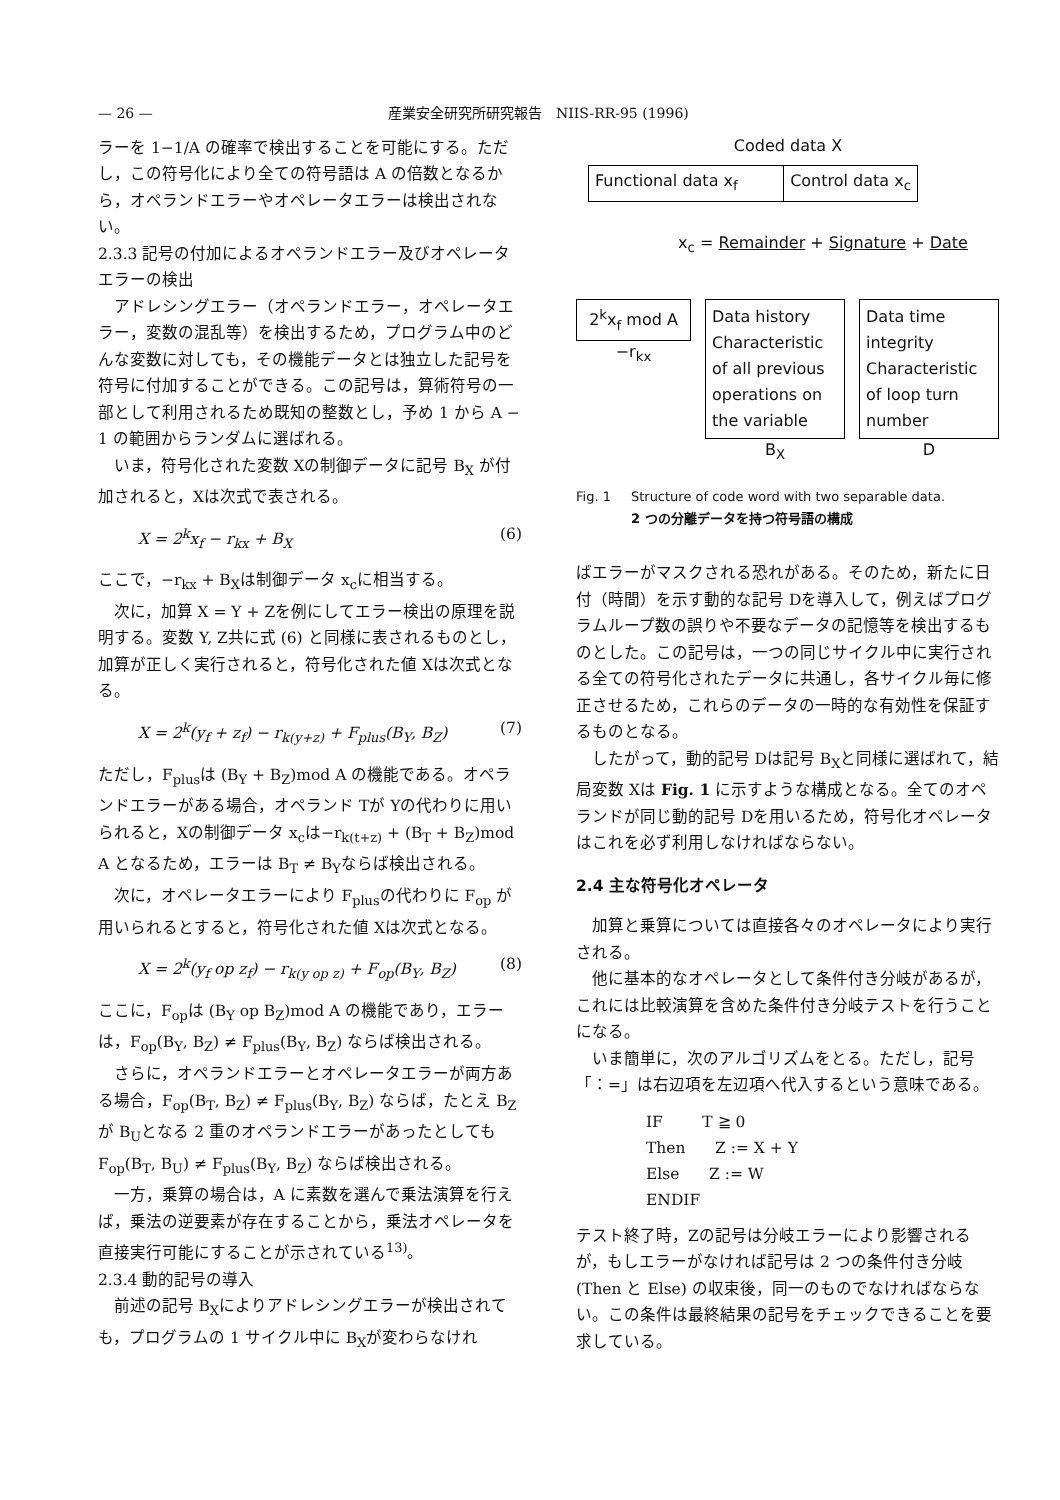— 26 — 産業安全研究所研究報告　NIIS-RR-95 (1996)
ラーを 1−1/A の確率で検出することを可能にする。ただし，この符号化により全ての符号語は A の倍数となるから，オペランドエラーやオペレータエラーは検出されない。
2.3.3 記号の付加によるオペランドエラー及びオペレータエラーの検出
アドレシングエラー（オペランドエラー，オペレータエラー，変数の混乱等）を検出するため，プログラム中のどんな変数に対しても，その機能データとは独立した記号を符号に付加することができる。この記号は，算術符号の一部として利用されるため既知の整数とし，予め 1 から A − 1 の範囲からランダムに選ばれる。
いま，符号化された変数 Xの制御データに記号 B<sub>X</sub> が付加されると，Xは次式で表される。
X = 2<sup>k</sup>x<sub>f</sub> − r<sub>kx</sub> + B<sub>X</sub> (6)
ここで，−r<sub>kx</sub> + B<sub>X</sub>は制御データ x<sub>c</sub>に相当する。
次に，加算 X = Y + Zを例にしてエラー検出の原理を説明する。変数 Y, Z共に式 (6) と同様に表されるものとし，加算が正しく実行されると，符号化された値 Xは次式となる。
X = 2<sup>k</sup>(y<sub>f</sub> + z<sub>f</sub>) − r<sub>k(y+z)</sub> + F<sub>plus</sub>(B<sub>Y</sub>, B<sub>Z</sub>) (7)
ただし，F<sub>plus</sub>は (B<sub>Y</sub> + B<sub>Z</sub>)mod A の機能である。オペランドエラーがある場合，オペランド Tが Yの代わりに用いられると，Xの制御データ x<sub>c</sub>は−r<sub>k(t+z)</sub> + (B<sub>T</sub> + B<sub>Z</sub>)mod A となるため，エラーは B<sub>T</sub> ≠ B<sub>Y</sub>ならば検出される。
次に，オペレータエラーにより F<sub>plus</sub>の代わりに F<sub>op</sub> が用いられるとすると，符号化された値 Xは次式となる。
X = 2<sup>k</sup>(y<sub>f</sub> op z<sub>f</sub>) − r<sub>k(y op z)</sub> + F<sub>op</sub>(B<sub>Y</sub>, B<sub>Z</sub>) (8)
ここに，F<sub>op</sub>は (B<sub>Y</sub> op B<sub>Z</sub>)mod A の機能であり，エラーは，F<sub>op</sub>(B<sub>Y</sub>, B<sub>Z</sub>) ≠ F<sub>plus</sub>(B<sub>Y</sub>, B<sub>Z</sub>) ならば検出される。
さらに，オペランドエラーとオペレータエラーが両方ある場合，F<sub>op</sub>(B<sub>T</sub>, B<sub>Z</sub>) ≠ F<sub>plus</sub>(B<sub>Y</sub>, B<sub>Z</sub>) ならば，たとえ B<sub>Z</sub>が B<sub>U</sub>となる 2 重のオペランドエラーがあったとしても F<sub>op</sub>(B<sub>T</sub>, B<sub>U</sub>) ≠ F<sub>plus</sub>(B<sub>Y</sub>, B<sub>Z</sub>) ならば検出される。
一方，乗算の場合は，A に素数を選んで乗法演算を行えば，乗法の逆要素が存在することから，乗法オペレータを直接実行可能にすることが示されている<sup>13)</sup>。
2.3.4 動的記号の導入
前述の記号 B<sub>X</sub>によりアドレシングエラーが検出されても，プログラムの 1 サイクル中に B<sub>X</sub>が変わらなけれ
Coded data X
Functional data x<sub>f</sub> Control data x<sub>c</sub>
x<sub>c</sub> = Remainder + Signature + Date
2<sup>k</sup>x<sub>f</sub> mod A
−r<sub>kx</sub>
Data history Characteristic of all previous operations on the variable
B<sub>X</sub>
Data time integrity Characteristic of loop turn number
D
Fig. 1 Structure of code word with two separable data.
2 つの分離データを持つ符号語の構成
ばエラーがマスクされる恐れがある。そのため，新たに日付（時間）を示す動的な記号 Dを導入して，例えばプログラムループ数の誤りや不要なデータの記憶等を検出するものとした。この記号は，一つの同じサイクル中に実行される全ての符号化されたデータに共通し，各サイクル毎に修正させるため，これらのデータの一時的な有効性を保証するものとなる。
したがって，動的記号 Dは記号 B<sub>X</sub>と同様に選ばれて，結局変数 Xは Fig. 1 に示すような構成となる。全てのオペランドが同じ動的記号 Dを用いるため，符号化オペレータはこれを必ず利用しなければならない。
2.4 主な符号化オペレータ
加算と乗算については直接各々のオペレータにより実行される。
他に基本的なオペレータとして条件付き分岐があるが，これには比較演算を含めた条件付き分岐テストを行うことになる。
いま簡単に，次のアルゴリズムをとる。ただし，記号「：=」は右辺項を左辺項へ代入するという意味である。
IF        T ≧ 0
Then      Z := X + Y
Else      Z := W
ENDIF
テスト終了時，Zの記号は分岐エラーにより影響されるが，もしエラーがなければ記号は 2 つの条件付き分岐 (Then と Else) の収束後，同一のものでなければならない。この条件は最終結果の記号をチェックできることを要求している。